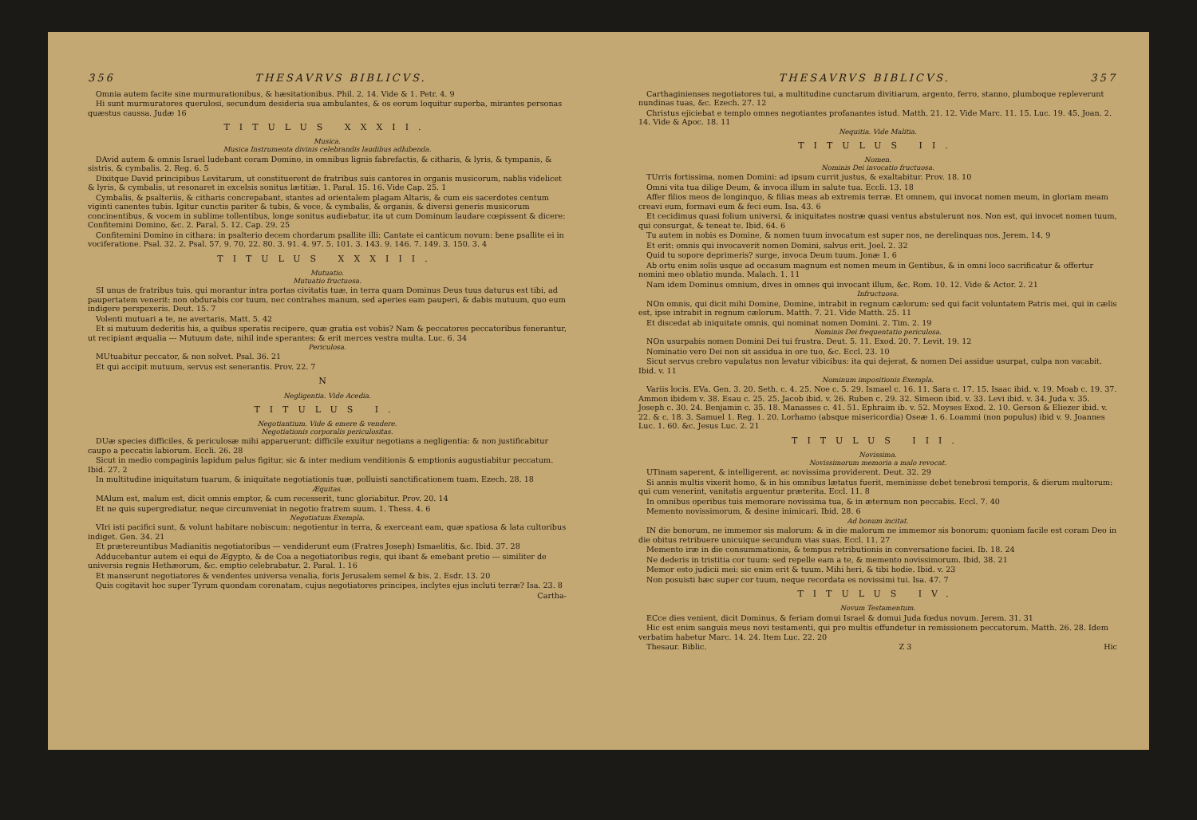356 THESAVRVS BIBLICVS.
Omnia autem facite sine murmurationibus, & hæsitationibus. Phil. 2. 14. Vide & 1. Petr. 4. 9
Hi sunt murmuratores querulosi, secundum desideria sua ambulantes, & os eorum loquitur superba, mirantes personas quæstus caussa. Judæ 16
TITULUS XXXII.
Musica.
Musica Instrumenta divinis celebrandis laudibus adhibenda.
DAvid autem & omnis Israel ludebant coram Domino, in omnibus lignis fabrefactis, & citharis, & lyris, & tympanis, & sistris, & cymbalis. 2. Reg. 6. 5
Dixitque David principibus Levitarum, ut constituerent de fratribus suis cantores in organis musicorum, nablis videlicet & lyris, & cymbalis, ut resonaret in excelsis sonitus lætitiæ. 1. Paral. 15. 16. Vide Cap. 25. 1
Cymbalis, & psalteriis, & citharis concrepabant, stantes ad orientalem plagam Altaris, & cum eis sacerdotes centum viginti canentes tubis. Igitur cunctis pariter & tubis, & voce, & cymbalis, & organis, & diversi generis musicorum concinentibus, & vocem in sublime tollentibus, longe sonitus audiebatur, ita ut cum Dominum laudare cœpissent & dicere: Confitemini Domino, &c. 2. Paral. 5. 12. Cap. 29. 25
Confitemini Domino in cithara: in psalterio decem chordarum psallite illi: Cantate ei canticum novum: bene psallite ei in vociferatione. Psal. 32. 2. Psal. 57. 9. 70. 22. 80. 3. 91. 4. 97. 5. 101. 3. 143. 9. 146. 7. 149. 3. 150. 3. 4
TITULUS XXXIII.
Mutuatio.
Mutuatio fructuosa.
SI unus de fratribus tuis, qui morantur intra portas civitatis tuæ, in terra quam Dominus Deus tuus daturus est tibi, ad paupertatem venerit: non obdurabis cor tuum, nec contrahes manum, sed aperies eam pauperi, & dabis mutuum, quo eum indigere perspexeris. Deut. 15. 7
Volenti mutuari a te, ne avertaris. Matt. 5. 42
Et si mutuum dederitis his, a quibus speratis recipere, quæ gratia est vobis? Nam & peccatores peccatoribus fenerantur, ut recipiant æqualia --- Mutuum date, nihil inde sperantes: & erit merces vestra multa. Luc. 6. 34
Periculosa.
MUtuabitur peccator, & non solvet. Psal. 36. 21
Et qui accipit mutuum, servus est senerantis. Prov. 22. 7
N
Negligentia. Vide Acedia.
TITULUS I.
Negotiantium. Vide & emere & vendere.
Negotiationis corporalis periculositas.
DUæ species difficiles, & periculosæ mihi apparuerunt: difficile exuitur negotians a negligentia: & non justificabitur caupo a peccatis labiorum. Eccli. 26. 28
Sicut in medio compaginis lapidum palus figitur, sic & inter medium venditionis & emptionis augustiabitur peccatum. Ibid. 27. 2
In multitudine iniquitatum tuarum, & iniquitate negotiationis tuæ, polluisti sanctificationem tuam. Ezech. 28. 18
Æquitas.
MAlum est, malum est, dicit omnis emptor, & cum recesserit, tunc gloriabitur. Prov. 20. 14
Et ne quis supergrediatur, neque circumveniat in negotio fratrem suum. 1. Thess. 4. 6
Negotiatum Exempla.
VIri isti pacifici sunt, & volunt habitare nobiscum: negotientur in terra, & exerceant eam, quæ spatiosa & lata cultoribus indiget. Gen. 34. 21
Et prætereuntibus Madianitis negotiatoribus --- vendiderunt eum (Fratres Joseph) Ismaelitis, &c. Ibid. 37. 28
Adducebantur autem ei equi de Ægypto, & de Coa a negotiatoribus regis, qui ibant & emebant pretio --- similiter de universis regnis Hethæorum, &c. emptio celebrabatur. 2. Paral. 1. 16
Et manserunt negotiatores & vendentes universa venalia, foris Jerusalem semel & bis. 2. Esdr. 13. 20
Quis cogitavit hoc super Tyrum quondam coronatam, cujus negotiatores principes, inclytes ejus incluti terræ? Isa. 23. 8
Cartha-
THESAVRVS BIBLICVS. 357
Carthaginienses negotiatores tui, a multitudine cunctarum divitiarum, argento, ferro, stanno, plumboque repleverunt nundinas tuas, &c. Ezech. 27. 12
Christus ejiciebat e templo omnes negotiantes profanantes istud. Matth. 21. 12. Vide Marc. 11. 15. Luc. 19. 45. Joan. 2. 14. Vide & Apoc. 18. 11
Nequitia. Vide Malitia.
TITULUS II.
Nomen.
Nominis Dei invocatio fructuosa.
TUrris fortissima, nomen Domini: ad ipsum currit justus, & exaltabitur. Prov. 18. 10
Omni vita tua dilige Deum, & invoca illum in salute tua. Eccli. 13. 18
Affer filios meos de longinquo, & filias meas ab extremis terræ. Et omnem, qui invocat nomen meum, in gloriam meam creavi eum, formavi eum & feci eum. Isa. 43. 6
Et cecidimus quasi folium universi, & iniquitates nostræ quasi ventus abstulerunt nos. Non est, qui invocet nomen tuum, qui consurgat, & teneat te. Ibid. 64. 6
Tu autem in nobis es Domine, & nomen tuum invocatum est super nos, ne derelinquas nos. Jerem. 14. 9
Et erit: omnis qui invocaverit nomen Domini, salvus erit. Joel. 2. 32
Quid tu sopore deprimeris? surge, invoca Deum tuum. Jonæ 1. 6
Ab ortu enim solis usque ad occasum magnum est nomen meum in Gentibus, & in omni loco sacrificatur & offertur nomini meo oblatio munda. Malach. 1. 11
Nam idem Dominus omnium, dives in omnes qui invocant illum, &c. Rom. 10. 12. Vide & Actor. 2. 21
Infructuosa.
NOn omnis, qui dicit mihi Domine, Domine, intrabit in regnum cælorum: sed qui facit voluntatem Patris mei, qui in cælis est, ipse intrabit in regnum cælorum. Matth. 7. 21. Vide Matth. 25. 11
Et discedat ab iniquitate omnis, qui nominat nomen Domini. 2. Tim. 2. 19
Nominis Dei frequentatio periculosa.
NOn usurpabis nomen Domini Dei tui frustra. Deut. 5. 11. Exod. 20. 7. Levit. 19. 12
Nominatio vero Dei non sit assidua in ore tuo, &c. Eccl. 23. 10
Sicut servus crebro vapulatus non levatur vibicibus: ita qui dejerat, & nomen Dei assidue usurpat, culpa non vacabit. Ibid. v. 11
Nominum impositionis Exempla.
Variis locis. EVa. Gen. 3. 20. Seth. c. 4. 25. Noe c. 5. 29. Ismael c. 16. 11. Sara c. 17. 15. Isaac ibid. v. 19. Moab c. 19. 37. Ammon ibidem v. 38. Esau c. 25. 25. Jacob ibid. v. 26. Ruben c. 29. 32. Simeon ibid. v. 33. Levi ibid. v. 34. Juda v. 35. Joseph c. 30. 24. Benjamin c. 35. 18. Manasses c. 41. 51. Ephraim ib. v. 52. Moyses Exod. 2. 10. Gerson & Eliezer ibid. v. 22. & c. 18. 3. Samuel 1. Reg. 1. 20. Lorhamo (absque misericordia) Oseæ 1. 6. Loammi (non populus) ibid v. 9. Joannes Luc. 1. 60. &c. Jesus Luc. 2. 21
TITULUS III.
Novissima.
Novissimorum memoria a malo revocat.
UTinam saperent, & intelligerent, ac novissima providerent. Deut. 32. 29
Si annis multis vixerit homo, & in his omnibus lætatus fuerit, meminisse debet tenebrosi temporis, & dierum multorum: qui cum venerint, vanitatis arguentur præterita. Eccl. 11. 8
In omnibus operibus tuis memorare novissima tua, & in æternum non peccabis. Eccl. 7. 40
Memento novissimorum, & desine inimicari. Ibid. 28. 6
Ad bonum incitat.
IN die bonorum, ne immemor sis malorum: & in die malorum ne immemor sis bonorum: quoniam facile est coram Deo in die obitus retribuere unicuique secundum vias suas. Eccl. 11. 27
Memento iræ in die consummationis, & tempus retributionis in conversatione faciei. Ib. 18. 24
Ne dederis in tristitia cor tuum: sed repelle eam a te, & memento novissimorum. Ibid. 38. 21
Memor esto judicii mei: sic enim erit & tuum. Mihi heri, & tibi hodie. Ibid. v. 23
Non posuisti hæc super cor tuum, neque recordata es novissimi tui. Isa. 47. 7
TITULUS IV.
Novum Testamentum.
ECce dies venient, dicit Dominus, & feriam domui Israel & domui Juda fœdus novum. Jerem. 31. 31
Hic est enim sanguis meus novi testamenti, qui pro multis effundetur in remissionem peccatorum. Matth. 26. 28. Idem verbatim habetur Marc. 14. 24. Item Luc. 22. 20
Thesaur. Biblic. Z 3 Hic